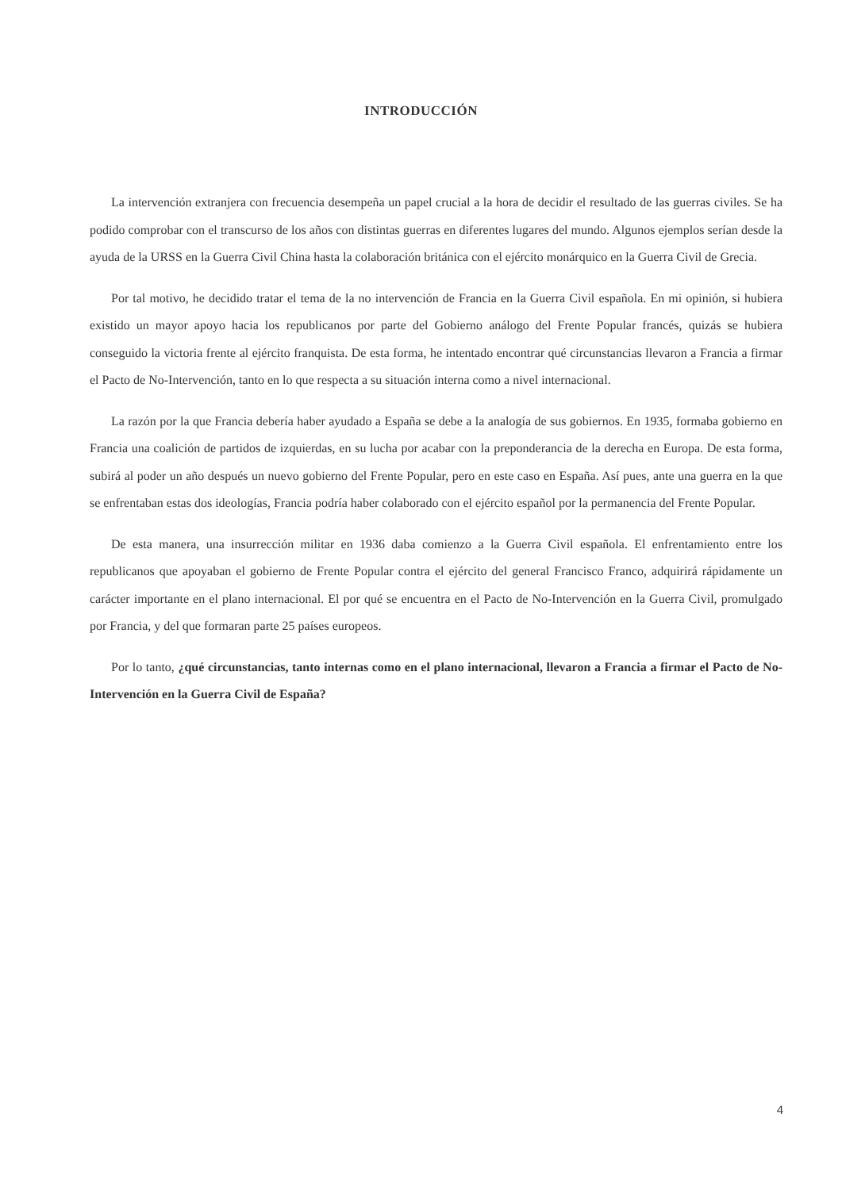INTRODUCCIÓN
La intervención extranjera con frecuencia desempeña un papel crucial a la hora de decidir el resultado de las guerras civiles. Se ha podido comprobar con el transcurso de los años con distintas guerras en diferentes lugares del mundo. Algunos ejemplos serían desde la ayuda de la URSS en la Guerra Civil China hasta la colaboración británica con el ejército monárquico en la Guerra Civil de Grecia.
Por tal motivo, he decidido tratar el tema de la no intervención de Francia en la Guerra Civil española. En mi opinión, si hubiera existido un mayor apoyo hacia los republicanos por parte del Gobierno análogo del Frente Popular francés, quizás se hubiera conseguido la victoria frente al ejército franquista. De esta forma, he intentado encontrar qué circunstancias llevaron a Francia a firmar el Pacto de No-Intervención, tanto en lo que respecta a su situación interna como a nivel internacional.
La razón por la que Francia debería haber ayudado a España se debe a la analogía de sus gobiernos. En 1935, formaba gobierno en Francia una coalición de partidos de izquierdas, en su lucha por acabar con la preponderancia de la derecha en Europa. De esta forma, subirá al poder un año después un nuevo gobierno del Frente Popular, pero en este caso en España. Así pues, ante una guerra en la que se enfrentaban estas dos ideologías, Francia podría haber colaborado con el ejército español por la permanencia del Frente Popular.
De esta manera, una insurrección militar en 1936 daba comienzo a la Guerra Civil española. El enfrentamiento entre los republicanos que apoyaban el gobierno de Frente Popular contra el ejército del general Francisco Franco, adquirirá rápidamente un carácter importante en el plano internacional. El por qué se encuentra en el Pacto de No-Intervención en la Guerra Civil, promulgado por Francia, y del que formaran parte 25 países europeos.
Por lo tanto, ¿qué circunstancias, tanto internas como en el plano internacional, llevaron a Francia a firmar el Pacto de No-Intervención en la Guerra Civil de España?
4